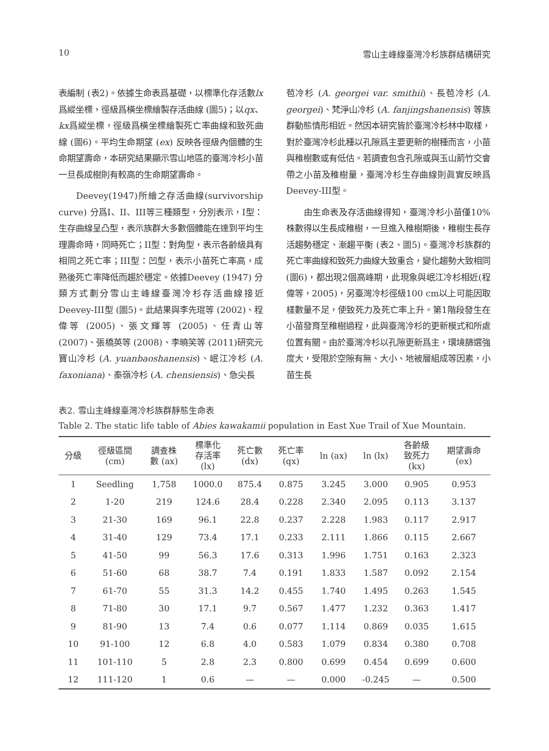10 雪山主峰線臺灣冷杉族群結構研究
表編制 (表2)。依據生命表爲基礎，以標準化存活數lx爲縱坐標，徑級爲橫坐標繪製存活曲線 (圖5)；以qx、kx爲縱坐標，徑級爲橫坐標繪製死亡率曲線和致死曲線 (圖6)。平均生命期望 (ex) 反映各徑級內個體的生命期望壽命，本研究結果顯示雪山地區的臺灣冷杉小苗一旦長成樹則有較高的生命期望壽命。
Deevey(1947)所繪之存活曲線(survivorship curve) 分爲I、II、III等三種類型，分別表示，I型：生存曲線呈凸型，表示族群大多數個體能在達到平均生理壽命時，同時死亡；II型：對角型，表示各齡級具有相同之死亡率；III型：凹型，表示小苗死亡率高，成熟後死亡率降低而趨於穩定。依據Deevey (1947) 分類方式劃分雪山主峰線臺灣冷杉存活曲線接近Deevey-III型 (圖5)。此結果與李先琨等 (2002)、程偉等 (2005)、張文輝等 (2005)、任青山等 (2007)、張橋英等 (2008)、李曉笑等 (2011)研究元寶山冷杉 (A. yuanbaoshanensis)、岷江冷杉 (A. faxoniana)、秦嶺冷杉 (A. chensiensis)、急尖長
苞冷杉 (A. georgei var. smithii)、長苞冷杉 (A. georgei)、梵淨山冷杉 (A. fanjingshanensis) 等族群動態情形相近。然因本研究皆於臺灣冷杉林中取樣，對於臺灣冷杉此種以孔隙爲主要更新的樹種而言，小苗與稚樹數或有低估。若調查包含孔隙或與玉山箭竹交會帶之小苗及稚樹量，臺灣冷杉生存曲線則眞實反映爲Deevey-III型。
由生命表及存活曲線得知，臺灣冷杉小苗僅10%株數得以生長成稚樹，一旦進入稚樹期後，稚樹生長存活趨勢穩定、漸趨平衡 (表2、圖5)。臺灣冷杉族群的死亡率曲線和致死力曲線大致重合，變化趨勢大致相同 (圖6)，都出現2個高峰期，此現象與岷江冷杉相近(程偉等，2005)，另臺灣冷杉徑級100 cm以上可能因取樣數量不足，使致死力及死亡率上升。第1階段發生在小苗發育至稚樹過程，此與臺灣冷杉的更新模式和所處位置有關。由於臺灣冷杉以孔隙更新爲主，環境篩選強度大，受限於空隙有無、大小、地被層組成等因素，小苗生長
表2. 雪山主峰線臺灣冷杉族群靜態生命表
Table 2. The static life table of Abies kawakamii population in East Xue Trail of Xue Mountain.
| 分級 | 徑級區間 (cm) | 調查株 數 (ax) | 標準化 存活率 (lx) | 死亡數 (dx) | 死亡率 (qx) | ln (ax) | ln (lx) | 各齡級 致死力 (kx) | 期望壽命 (ex) |
| --- | --- | --- | --- | --- | --- | --- | --- | --- | --- |
| 1 | Seedling | 1,758 | 1000.0 | 875.4 | 0.875 | 3.245 | 3.000 | 0.905 | 0.953 |
| 2 | 1-20 | 219 | 124.6 | 28.4 | 0.228 | 2.340 | 2.095 | 0.113 | 3.137 |
| 3 | 21-30 | 169 | 96.1 | 22.8 | 0.237 | 2.228 | 1.983 | 0.117 | 2.917 |
| 4 | 31-40 | 129 | 73.4 | 17.1 | 0.233 | 2.111 | 1.866 | 0.115 | 2.667 |
| 5 | 41-50 | 99 | 56.3 | 17.6 | 0.313 | 1.996 | 1.751 | 0.163 | 2.323 |
| 6 | 51-60 | 68 | 38.7 | 7.4 | 0.191 | 1.833 | 1.587 | 0.092 | 2.154 |
| 7 | 61-70 | 55 | 31.3 | 14.2 | 0.455 | 1.740 | 1.495 | 0.263 | 1.545 |
| 8 | 71-80 | 30 | 17.1 | 9.7 | 0.567 | 1.477 | 1.232 | 0.363 | 1.417 |
| 9 | 81-90 | 13 | 7.4 | 0.6 | 0.077 | 1.114 | 0.869 | 0.035 | 1.615 |
| 10 | 91-100 | 12 | 6.8 | 4.0 | 0.583 | 1.079 | 0.834 | 0.380 | 0.708 |
| 11 | 101-110 | 5 | 2.8 | 2.3 | 0.800 | 0.699 | 0.454 | 0.699 | 0.600 |
| 12 | 111-120 | 1 | 0.6 | — | — | 0.000 | -0.245 | — | 0.500 |